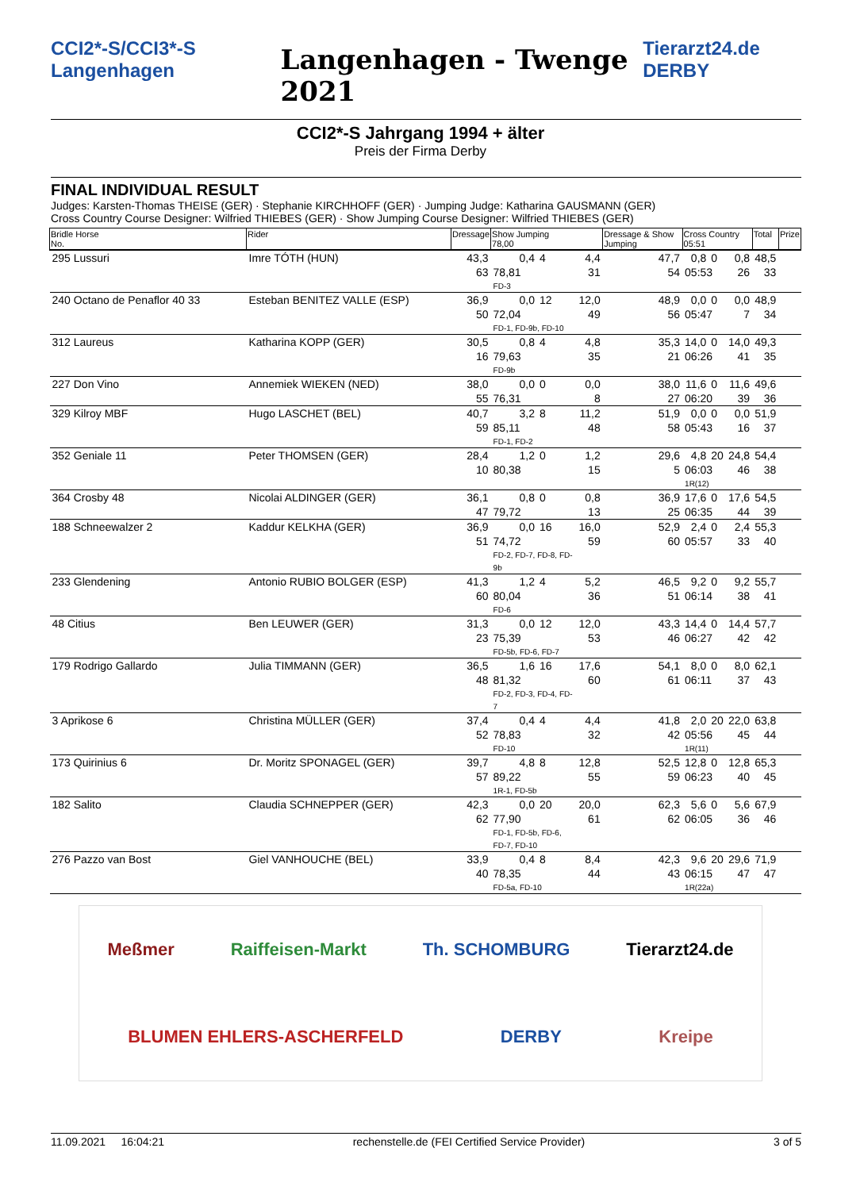CCI2*-S/CCI3*-S Langenhagen
Langenhagen - Twenge 2021
Tierarzt24.de DERBY
CCI2*-S Jahrgang 1994 + älter
Preis der Firma Derby
FINAL INDIVIDUAL RESULT
Judges: Karsten-Thomas THEISE (GER) · Stephanie KIRCHHOFF (GER) · Jumping Judge: Katharina GAUSMANN (GER)
Cross Country Course Designer: Wilfried THIEBES (GER) · Show Jumping Course Designer: Wilfried THIEBES (GER)
| Bridle Horse No. | Rider | Dressage | Show Jumping 78,00 | | | Dressage & Show Jumping | Cross Country 05:51 | | | Total | Prize |
| --- | --- | --- | --- | --- | --- | --- | --- | --- | --- | --- | --- |
| 295 Lussuri | Imre TÓTH (HUN) | 43,3 | 0,4 | 4 | 4,4 | 47,7 | 0,8 | 0 | 0,8 | 48,5 | |
| | | 63 | 78,81 FD-3 | | 31 | 54 | 05:53 | | 26 | 33 | |
| 240 Octano de Penaflor 40 33 | Esteban BENITEZ VALLE (ESP) | 36,9 | 0,0 | 12 | 12,0 | 48,9 | 0,0 | 0 | 0,0 | 48,9 | |
| | | 50 | 72,04 FD-1, FD-9b, FD-10 | | 49 | 56 | 05:47 | | 7 | 34 | |
| 312 Laureus | Katharina KOPP (GER) | 30,5 | 0,8 | 4 | 4,8 | 35,3 | 14,0 | 0 | 14,0 | 49,3 | |
| | | 16 | 79,63 FD-9b | | 35 | 21 | 06:26 | | 41 | 35 | |
| 227 Don Vino | Annemiek WIEKEN (NED) | 38,0 | 0,0 | 0 | 0,0 | 38,0 | 11,6 | 0 | 11,6 | 49,6 | |
| | | 55 | 76,31 | | 8 | 27 | 06:20 | | 39 | 36 | |
| 329 Kilroy MBF | Hugo LASCHET (BEL) | 40,7 | 3,2 | 8 | 11,2 | 51,9 | 0,0 | 0 | 0,0 | 51,9 | |
| | | 59 | 85,11 FD-1, FD-2 | | 48 | 58 | 05:43 | | 16 | 37 | |
| 352 Geniale 11 | Peter THOMSEN (GER) | 28,4 | 1,2 | 0 | 1,2 | 29,6 | 4,8 | 20 | 24,8 | 54,4 | |
| | | 10 | 80,38 | | 15 | 5 | 06:03 1R(12) | | 46 | 38 | |
| 364 Crosby 48 | Nicolai ALDINGER (GER) | 36,1 | 0,8 | 0 | 0,8 | 36,9 | 17,6 | 0 | 17,6 | 54,5 | |
| | | 47 | 79,72 | | 13 | 25 | 06:35 | | 44 | 39 | |
| 188 Schneewalzer 2 | Kaddur KELKHA (GER) | 36,9 | 0,0 | 16 | 16,0 | 52,9 | 2,4 | 0 | 2,4 | 55,3 | |
| | | 51 | 74,72 FD-2, FD-7, FD-8, FD-9b | | 59 | 60 | 05:57 | | 33 | 40 | |
| 233 Glendening | Antonio RUBIO BOLGER (ESP) | 41,3 | 1,2 | 4 | 5,2 | 46,5 | 9,2 | 0 | 9,2 | 55,7 | |
| | | 60 | 80,04 FD-6 | | 36 | 51 | 06:14 | | 38 | 41 | |
| 48 Citius | Ben LEUWER (GER) | 31,3 | 0,0 | 12 | 12,0 | 43,3 | 14,4 | 0 | 14,4 | 57,7 | |
| | | 23 | 75,39 FD-5b, FD-6, FD-7 | | 53 | 46 | 06:27 | | 42 | 42 | |
| 179 Rodrigo Gallardo | Julia TIMMANN (GER) | 36,5 | 1,6 | 16 | 17,6 | 54,1 | 8,0 | 0 | 8,0 | 62,1 | |
| | | 48 | 81,32 FD-2, FD-3, FD-4, FD-7 | | 60 | 61 | 06:11 | | 37 | 43 | |
| 3 Aprikose 6 | Christina MÜLLER (GER) | 37,4 | 0,4 | 4 | 4,4 | 41,8 | 2,0 | 20 | 22,0 | 63,8 | |
| | | 52 | 78,83 FD-10 | | 32 | 42 | 05:56 1R(11) | | 45 | 44 | |
| 173 Quirinius 6 | Dr. Moritz SPONAGEL (GER) | 39,7 | 4,8 | 8 | 12,8 | 52,5 | 12,8 | 0 | 12,8 | 65,3 | |
| | | 57 | 89,22 1R-1, FD-5b | | 55 | 59 | 06:23 | | 40 | 45 | |
| 182 Salito | Claudia SCHNEPPER (GER) | 42,3 | 0,0 | 20 | 20,0 | 62,3 | 5,6 | 0 | 5,6 | 67,9 | |
| | | 62 | 77,90 FD-1, FD-5b, FD-6, FD-7, FD-10 | | 61 | 62 | 06:05 | | 36 | 46 | |
| 276 Pazzo van Bost | Giel VANHOUCHE (BEL) | 33,9 | 0,4 | 8 | 8,4 | 42,3 | 9,6 | 20 | 29,6 | 71,9 | |
| | | 40 | 78,35 FD-5a, FD-10 | | 44 | 43 | 06:15 1R(22a) | | 47 | 47 | |
Meßmer Raiffeisen-Markt Th. SCHOMBURG Tierarzt24.de BLUMEN EHLERS-ASCHERFELD DERBY Kreipe
11.09.2021 16:04:21 rechenstelle.de (FEI Certified Service Provider) 3 of 5